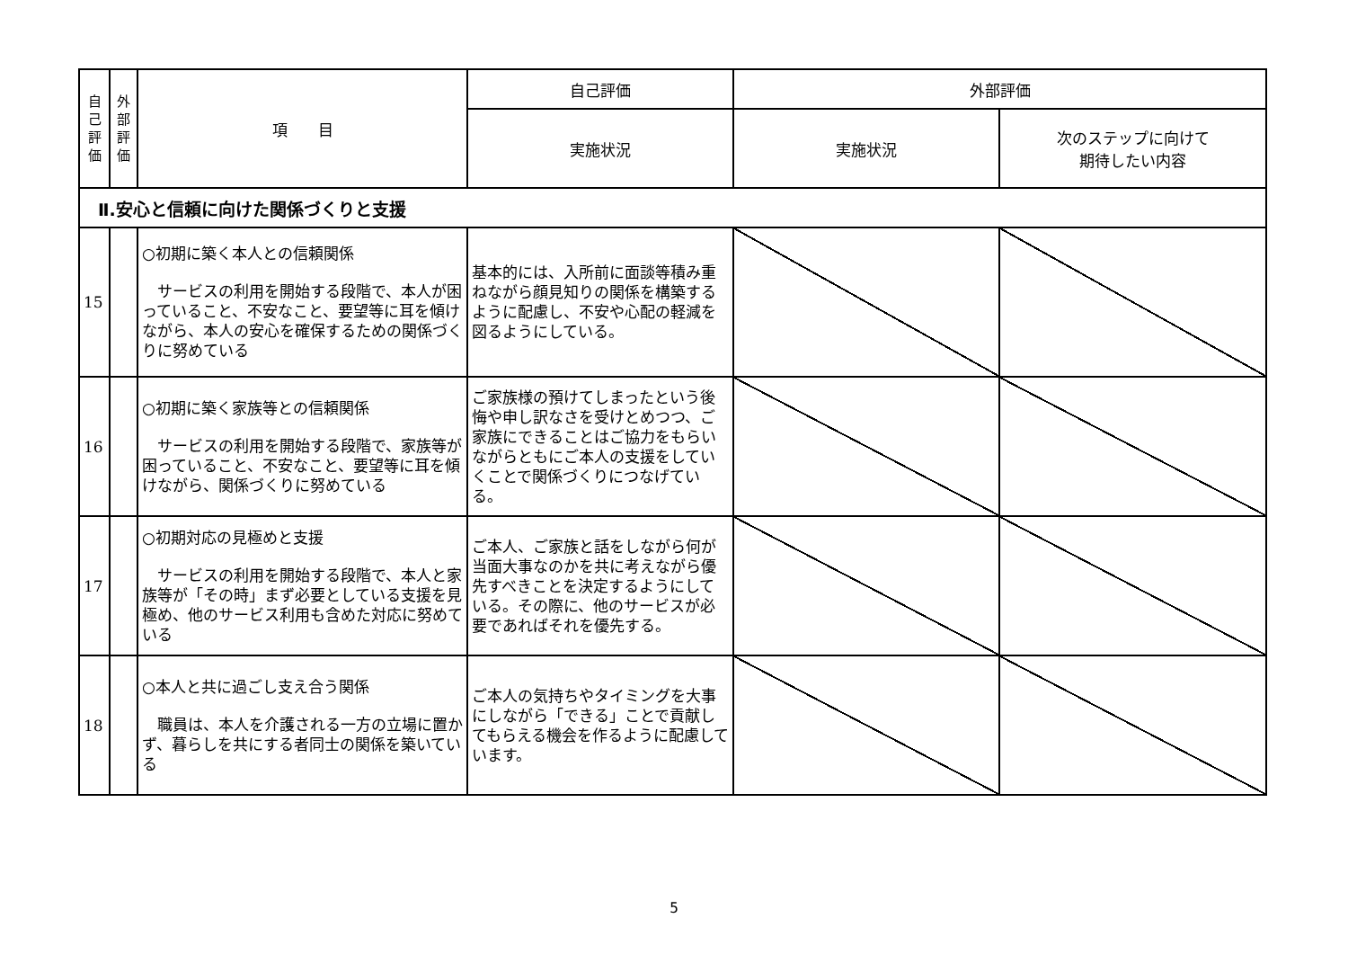| 自 己 評 価 | 外 部 評 価 | 項 目 | 自己評価 | 外部評価 | |
| --- | --- | --- | --- | --- | --- |
| | | | 実施状況 | 実施状況 | 次のステップに向けて 期待したい内容 |
| Ⅱ.安心と信頼に向けた関係づくりと支援 | | | | | |
| 15 | | ○初期に築く本人との信頼関係 サービスの利用を開始する段階で、本人が困っていること、不安なこと、要望等に耳を傾けながら、本人の安心を確保するための関係づくりに努めている | 基本的には、入所前に面談等積み重ねながら顔見知りの関係を構築するように配慮し、不安や心配の軽減を図るようにしている。 | | |
| 16 | | ○初期に築く家族等との信頼関係 サービスの利用を開始する段階で、家族等が困っていること、不安なこと、要望等に耳を傾けながら、関係づくりに努めている | ご家族様の預けてしまったという後悔や申し訳なさを受けとめつつ、ご家族にできることはご協力をもらいながらともにご本人の支援をしていくことで関係づくりにつなげている。 | | |
| 17 | | ○初期対応の見極めと支援 サービスの利用を開始する段階で、本人と家族等が「その時」まず必要としている支援を見極め、他のサービス利用も含めた対応に努めている | ご本人、ご家族と話をしながら何が当面大事なのかを共に考えながら優先すべきことを決定するようにしている。その際に、他のサービスが必要であればそれを優先する。 | | |
| 18 | | ○本人と共に過ごし支え合う関係 職員は、本人を介護される一方の立場に置かず、暮らしを共にする者同士の関係を築いている | ご本人の気持ちやタイミングを大事にしながら「できる」ことで貢献してもらえる機会を作るように配慮しています。 | | |
5